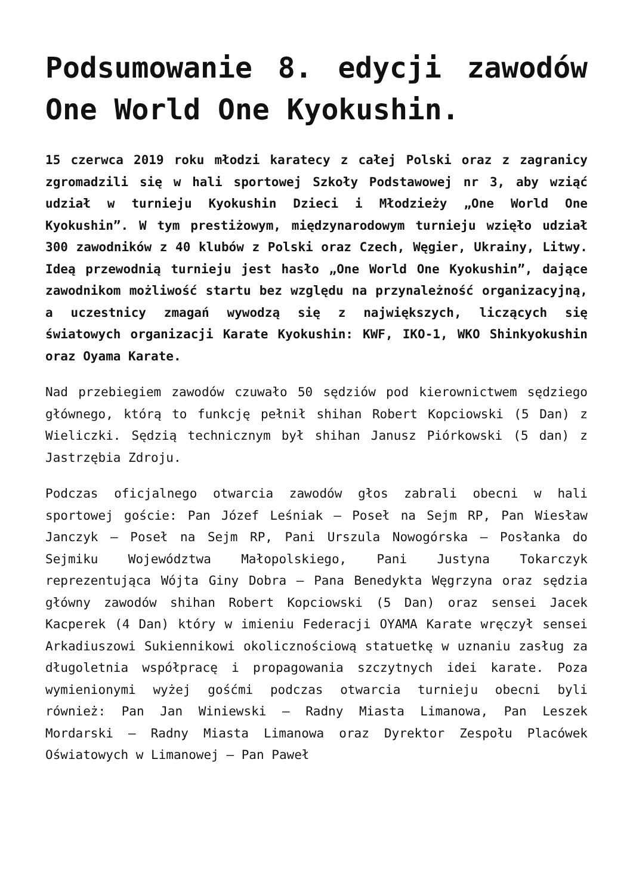Podsumowanie 8. edycji zawodów One World One Kyokushin.
15 czerwca 2019 roku młodzi karatecy z całej Polski oraz z zagranicy zgromadzili się w hali sportowej Szkoły Podstawowej nr 3, aby wziąć udział w turnieju Kyokushin Dzieci i Młodzieży „One World One Kyokushin”. W tym prestiżowym, międzynarodowym turnieju wzięło udział 300 zawodników z 40 klubów z Polski oraz Czech, Węgier, Ukrainy, Litwy. Ideą przewodnią turnieju jest hasło „One World One Kyokushin”, dające zawodnikom możliwość startu bez względu na przynależność organizacyjną, a uczestnicy zmagań wywodzą się z największych, liczących się światowych organizacji Karate Kyokushin: KWF, IKO-1, WKO Shinkyokushin oraz Oyama Karate.
Nad przebiegiem zawodów czuwało 50 sędziów pod kierownictwem sędziego głównego, którą to funkcję pełnił shihan Robert Kopciowski (5 Dan) z Wieliczki. Sędzią technicznym był shihan Janusz Piórkowski (5 dan) z Jastrzębia Zdroju.
Podczas oficjalnego otwarcia zawodów głos zabrali obecni w hali sportowej goście: Pan Józef Leśniak – Poseł na Sejm RP, Pan Wiesław Janczyk – Poseł na Sejm RP, Pani Urszula Nowogórska – Posłanka do Sejmiku Województwa Małopolskiego, Pani Justyna Tokarczyk reprezentująca Wójta Giny Dobra – Pana Benedykta Węgrzyna oraz sędzia główny zawodów shihan Robert Kopciowski (5 Dan) oraz sensei Jacek Kacperek (4 Dan) który w imieniu Federacji OYAMA Karate wręczył sensei Arkadiuszowi Sukiennikowi okolicznościową statuetkę w uznaniu zasług za długoletnia współpracę i propagowania szczytnych idei karate. Poza wymienionymi wyżej gośćmi podczas otwarcia turnieju obecni byli również: Pan Jan Winiewski – Radny Miasta Limanowa, Pan Leszek Mordarski – Radny Miasta Limanowa oraz Dyrektor Zespołu Placówek Oświatowych w Limanowej – Pan Paweł